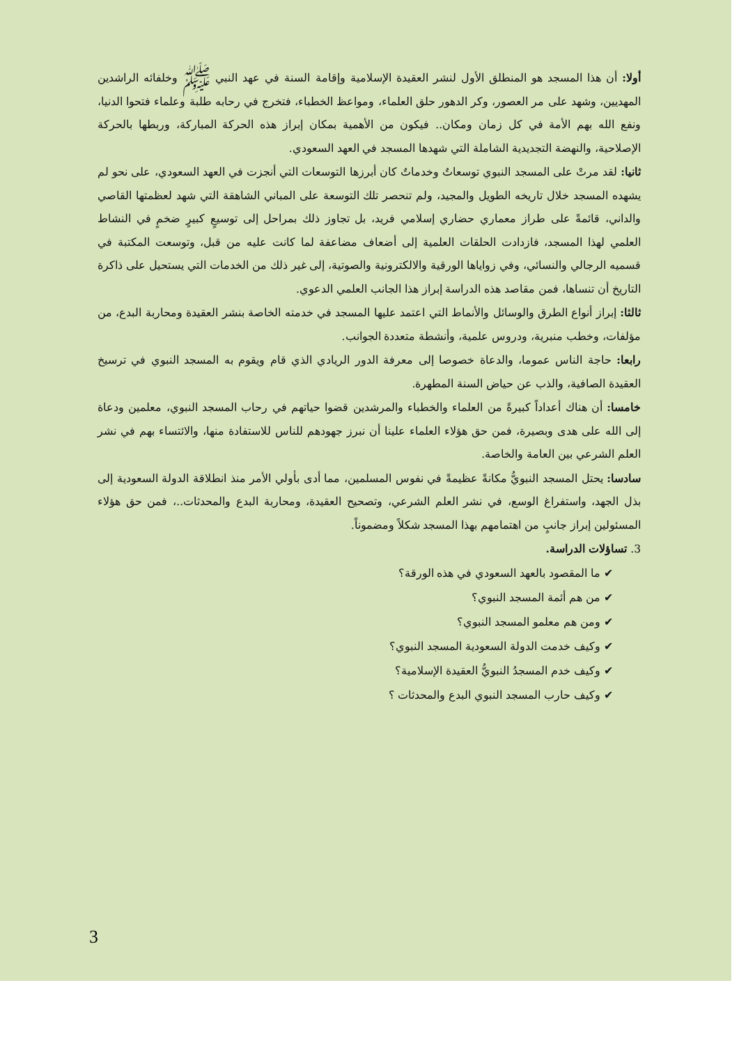أولا: أن هذا المسجد هو المنطلق الأول لنشر العقيدة الإسلامية وإقامة السنة في عهد النبي ﷺ وخلفائه الراشدين المهديين، وشهد على مر العصور، وكر الدهور حلق العلماء، ومواعظ الخطباء، فتخرج في رحابه طلبة وعلماء فتحوا الدنيا، ونفع الله بهم الأمة في كل زمان ومكان.. فيكون من الأهمية بمكان إبراز هذه الحركة المباركة، وربطها بالحركة الإصلاحية، والنهضة التجديدية الشاملة التي شهدها المسجد في العهد السعودي.
ثانيا: لقد مرتْ على المسجد النبوي توسعاتٌ وخدماتٌ كان أبرزها التوسعات التي أنجزت في العهد السعودي، على نحو لم يشهده المسجد خلال تاريخه الطويل والمجيد، ولم تنحصر تلك التوسعة على المباني الشاهقة التي شهد لعظمتها القاصي والداني، قائمةً على طراز معماري حضاري إسلامي فريد، بل تجاوز ذلك بمراحل إلى توسيعٍ كبيرٍ ضخمٍ في النشاط العلمي لهذا المسجد، فازدادت الحلقات العلمية إلى أضعاف مضاعفة لما كانت عليه من قبل، وتوسعت المكتبة في قسميه الرجالي والنسائي، وفي زواياها الورقية والالكترونية والصوتية، إلى غير ذلك من الخدمات التي يستحيل على ذاكرة التاريخ أن تنساها، فمن مقاصد هذه الدراسة إبراز هذا الجانب العلمي الدعوي.
ثالثا: إبراز أنواع الطرق والوسائل والأنماط التي اعتمد عليها المسجد في خدمته الخاصة بنشر العقيدة ومحاربة البدع، من مؤلفات، وخطب منبرية، ودروس علمية، وأنشطة متعددة الجوانب.
رابعا: حاجة الناس عموما، والدعاة خصوصا إلى معرفة الدور الريادي الذي قام ويقوم به المسجد النبوي في ترسيخ العقيدة الصافية، والذب عن حياض السنة المطهرة.
خامسا: أن هناك أعداداً كبيرةً من العلماء والخطباء والمرشدين قضوا حياتهم في رحاب المسجد النبوي، معلمين ودعاة إلى الله على هدى وبصيرة، فمن حق هؤلاء العلماء علينا أن نبرز جهودهم للناس للاستفادة منها، والائتساء بهم في نشر العلم الشرعي بين العامة والخاصة.
سادسا: يحتل المسجد النبويُّ مكانةً عظيمةً في نفوس المسلمين، مما أدى بأولي الأمر منذ انطلاقة الدولة السعودية إلى بذل الجهد، واستفراغ الوسع، في نشر العلم الشرعي، وتصحيح العقيدة، ومحاربة البدع والمحدثات..، فمن حق هؤلاء المسئولين إبراز جانبٍ من اهتمامهم بهذا المسجد شكلاً ومضموناً.
3. تساؤلات الدراسة.
✔ ما المقصود بالعهد السعودي في هذه الورقة؟
✔ من هم أئمة المسجد النبوي؟
✔ ومن هم معلمو المسجد النبوي؟
✔ وكيف خدمت الدولة السعودية المسجد النبوي؟
✔ وكيف خدم المسجدُ النبويُّ العقيدة الإسلامية؟
✔ وكيف حارب المسجد النبوي البدع والمحدثات ؟
3